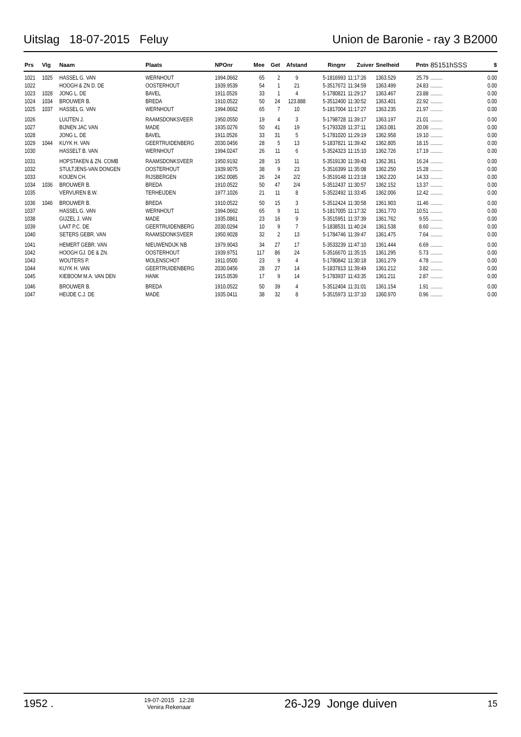Uitslag 18-07-2015 Feluy Union de Baronie - ray 3 B2000
| Prs | Vlg | Naam | Plaats | NPOnr | Mee | Get | Afstand | Ringnr | Zuiver | Snelheid | Pntn | 85151hSSS | $ |
| --- | --- | --- | --- | --- | --- | --- | --- | --- | --- | --- | --- | --- | --- |
| 1021 | 1025 | HASSEL G. VAN | WERNHOUT | 1994.0662 | 65 | 2 | 9 | 5-1816993 | 11:17:26 | 1363.529 | 25.79 | ......... | 0.00 |
| 1022 | | HOOGH & ZN D. DE | OOSTERHOUT | 1939.9539 | 54 | 1 | 21 | 5-3517672 | 11:34:59 | 1363.499 | 24.83 | ......... | 0.00 |
| 1023 | 1028 | JONG L. DE | BAVEL | 1911.0526 | 33 | 1 | 4 | 5-1780821 | 11:29:17 | 1363.467 | 23.88 | ......... | 0.00 |
| 1024 | 1034 | BROUWER B. | BREDA | 1910.0522 | 50 | 24 | 123.888 | 5-3512400 | 11:30:52 | 1363.401 | 22.92 | ......... | 0.00 |
| 1025 | 1037 | HASSEL G. VAN | WERNHOUT | 1994.0662 | 65 | 7 | 10 | 5-1817004 | 11:17:27 | 1363.235 | 21.97 | ......... | 0.00 |
| 1026 | | LUIJTEN J. | RAAMSDONKSVEER | 1950.0550 | 19 | 4 | 3 | 5-1798728 | 11:39:17 | 1363.197 | 21.01 | ......... | 0.00 |
| 1027 | | BIJNEN JAC VAN | MADE | 1935.0276 | 50 | 41 | 19 | 5-1793328 | 11:37:11 | 1363.081 | 20.06 | ......... | 0.00 |
| 1028 | | JONG L. DE | BAVEL | 1911.0526 | 33 | 31 | 5 | 5-1781020 | 11:29:19 | 1362.958 | 19.10 | ......... | 0.00 |
| 1029 | 1044 | KUYK H. VAN | GEERTRUIDENBERG | 2030.0456 | 28 | 5 | 13 | 5-1837821 | 11:39:42 | 1362.805 | 18.15 | ......... | 0.00 |
| 1030 | | HASSELT B. VAN | WERNHOUT | 1994.0247 | 26 | 11 | 6 | 5-3524323 | 11:15:10 | 1362.726 | 17.19 | ......... | 0.00 |
| 1031 | | HOPSTAKEN & ZN. COMB | RAAMSDONKSVEER | 1950.9192 | 28 | 15 | 11 | 5-3519130 | 11:39:43 | 1362.361 | 16.24 | ......... | 0.00 |
| 1032 | | STULTJENS-VAN DONGEN | OOSTERHOUT | 1939.9075 | 38 | 9 | 23 | 5-3516399 | 11:35:08 | 1362.250 | 15.28 | ......... | 0.00 |
| 1033 | | KOIJEN CH. | RIJSBERGEN | 1952.0085 | 26 | 24 | 2/2 | 5-3519148 | 11:23:18 | 1362.220 | 14.33 | ......... | 0.00 |
| 1034 | 1036 | BROUWER B. | BREDA | 1910.0522 | 50 | 47 | 2/4 | 5-3512437 | 11:30:57 | 1362.152 | 13.37 | ......... | 0.00 |
| 1035 | | VERVUREN B.W. | TERHEIJDEN | 1977.1026 | 21 | 11 | 8 | 5-3522492 | 11:33:45 | 1362.006 | 12.42 | ......... | 0.00 |
| 1036 | 1046 | BROUWER B. | BREDA | 1910.0522 | 50 | 15 | 3 | 5-3512424 | 11:30:58 | 1361.903 | 11.46 | ......... | 0.00 |
| 1037 | | HASSEL G. VAN | WERNHOUT | 1994.0662 | 65 | 9 | 11 | 5-1817005 | 11:17:32 | 1361.770 | 10.51 | ......... | 0.00 |
| 1038 | | GIJZEL J. VAN | MADE | 1935.0861 | 23 | 16 | 9 | 5-3515951 | 11:37:39 | 1361.762 | 9.55 | ......... | 0.00 |
| 1039 | | LAAT P.C. DE | GEERTRUIDENBERG | 2030.0294 | 10 | 9 | 7 | 5-1838531 | 11:40:24 | 1361.538 | 8.60 | ......... | 0.00 |
| 1040 | | SETERS GEBR. VAN | RAAMSDONKSVEER | 1950.9028 | 32 | 2 | 13 | 5-1784746 | 11:39:47 | 1361.475 | 7.64 | ......... | 0.00 |
| 1041 | | HEMERT GEBR. VAN | NIEUWENDIJK NB | 1979.9043 | 34 | 27 | 17 | 5-3533239 | 11:47:10 | 1361.444 | 6.69 | ......... | 0.00 |
| 1042 | | HOOGH GJ. DE & ZN. | OOSTERHOUT | 1939.9751 | 117 | 86 | 24 | 5-3516670 | 11:35:15 | 1361.295 | 5.73 | ......... | 0.00 |
| 1043 | | WOUTERS P. | MOLENSCHOT | 1911.0500 | 23 | 9 | 4 | 5-1780842 | 11:30:18 | 1361.279 | 4.78 | ......... | 0.00 |
| 1044 | | KUYK H. VAN | GEERTRUIDENBERG | 2030.0456 | 28 | 27 | 14 | 5-1837813 | 11:39:49 | 1361.212 | 3.82 | ......... | 0.00 |
| 1045 | | KIEBOOM M.A. VAN DEN | HANK | 1915.0539 | 17 | 9 | 14 | 5-1783937 | 11:43:35 | 1361.211 | 2.87 | ......... | 0.00 |
| 1046 | | BROUWER B. | BREDA | 1910.0522 | 50 | 39 | 4 | 5-3512404 | 11:31:01 | 1361.154 | 1.91 | ......... | 0.00 |
| 1047 | | HEIJDE C.J. DE | MADE | 1935.0411 | 38 | 32 | 8 | 5-3515973 | 11:37:10 | 1360.970 | 0.96 | ......... | 0.00 |
1952 . 19-07-2015 12:28
Venira Rekenaar 26-J29 Jonge duiven 15